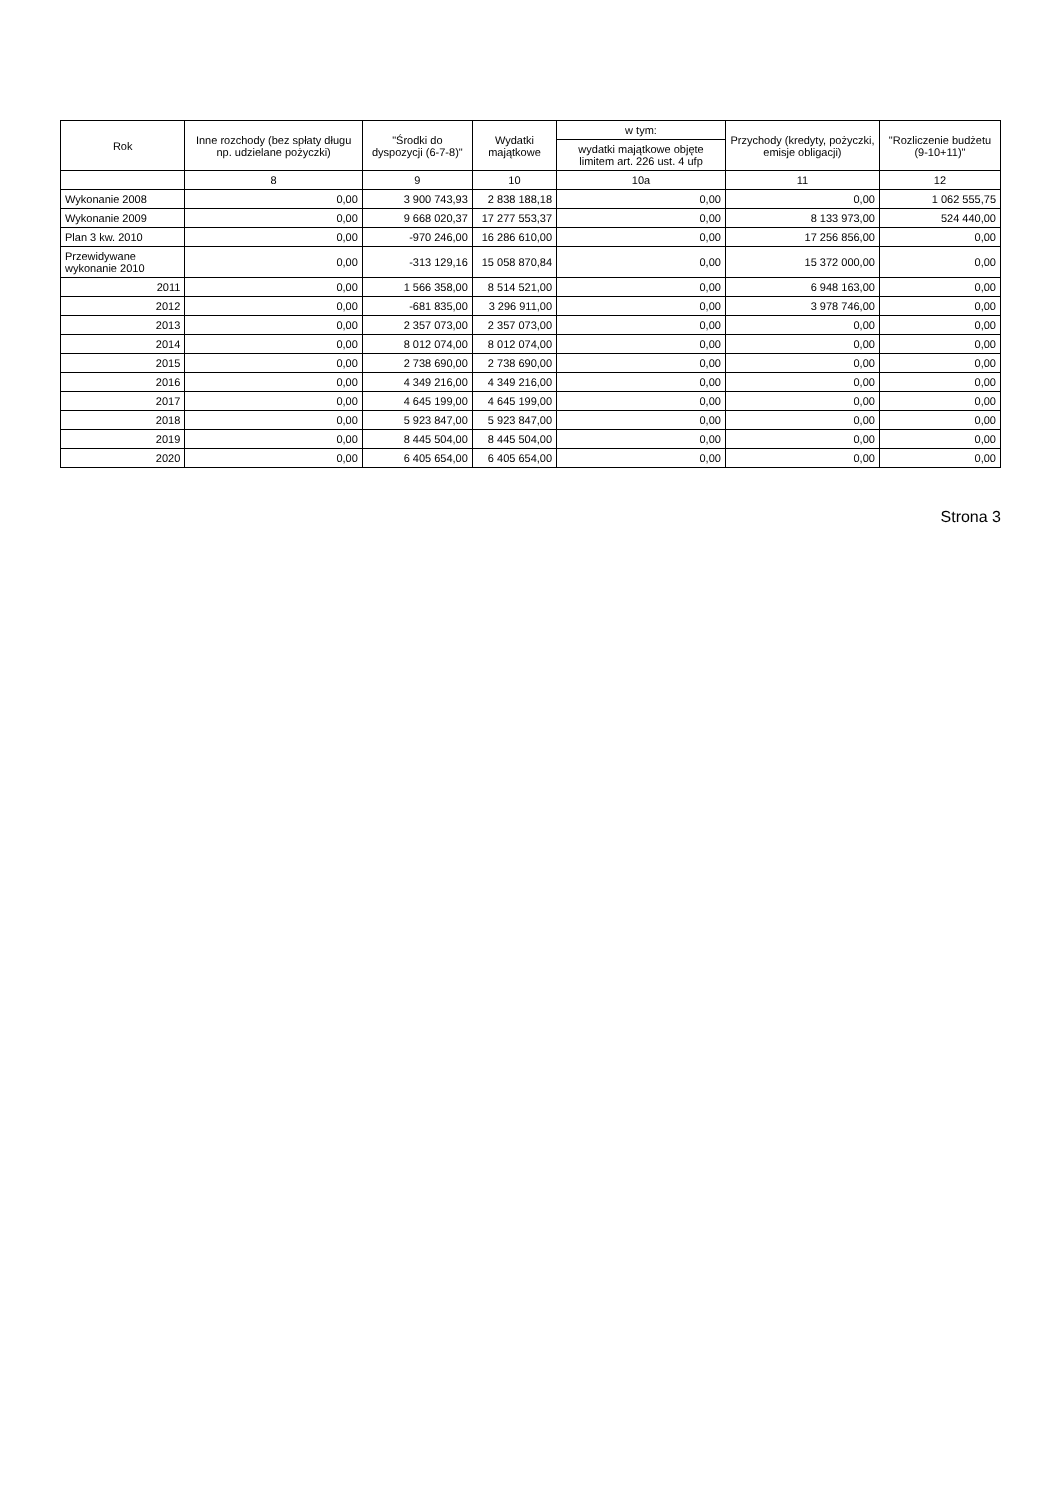| Rok | Inne rozchody (bez spłaty długu np. udzielane pożyczki) | "Środki do dyspozycji (6-7-8)" | Wydatki majątkowe | w tym: | Przychody (kredyty, pożyczki, emisje obligacji) | "Rozliczenie budżetu (9-10+11)" |
| --- | --- | --- | --- | --- | --- | --- |
| | | | | wydatki majątkowe objęte limitem art. 226 ust. 4 ufp | | |
| | 8 | 9 | 10 | 10a | 11 | 12 |
| Wykonanie 2008 | 0,00 | 3 900 743,93 | 2 838 188,18 | 0,00 | 0,00 | 1 062 555,75 |
| Wykonanie 2009 | 0,00 | 9 668 020,37 | 17 277 553,37 | 0,00 | 8 133 973,00 | 524 440,00 |
| Plan 3 kw. 2010 | 0,00 | -970 246,00 | 16 286 610,00 | 0,00 | 17 256 856,00 | 0,00 |
| Przewidywane wykonanie 2010 | 0,00 | -313 129,16 | 15 058 870,84 | 0,00 | 15 372 000,00 | 0,00 |
| 2011 | 0,00 | 1 566 358,00 | 8 514 521,00 | 0,00 | 6 948 163,00 | 0,00 |
| 2012 | 0,00 | -681 835,00 | 3 296 911,00 | 0,00 | 3 978 746,00 | 0,00 |
| 2013 | 0,00 | 2 357 073,00 | 2 357 073,00 | 0,00 | 0,00 | 0,00 |
| 2014 | 0,00 | 8 012 074,00 | 8 012 074,00 | 0,00 | 0,00 | 0,00 |
| 2015 | 0,00 | 2 738 690,00 | 2 738 690,00 | 0,00 | 0,00 | 0,00 |
| 2016 | 0,00 | 4 349 216,00 | 4 349 216,00 | 0,00 | 0,00 | 0,00 |
| 2017 | 0,00 | 4 645 199,00 | 4 645 199,00 | 0,00 | 0,00 | 0,00 |
| 2018 | 0,00 | 5 923 847,00 | 5 923 847,00 | 0,00 | 0,00 | 0,00 |
| 2019 | 0,00 | 8 445 504,00 | 8 445 504,00 | 0,00 | 0,00 | 0,00 |
| 2020 | 0,00 | 6 405 654,00 | 6 405 654,00 | 0,00 | 0,00 | 0,00 |
Strona 3